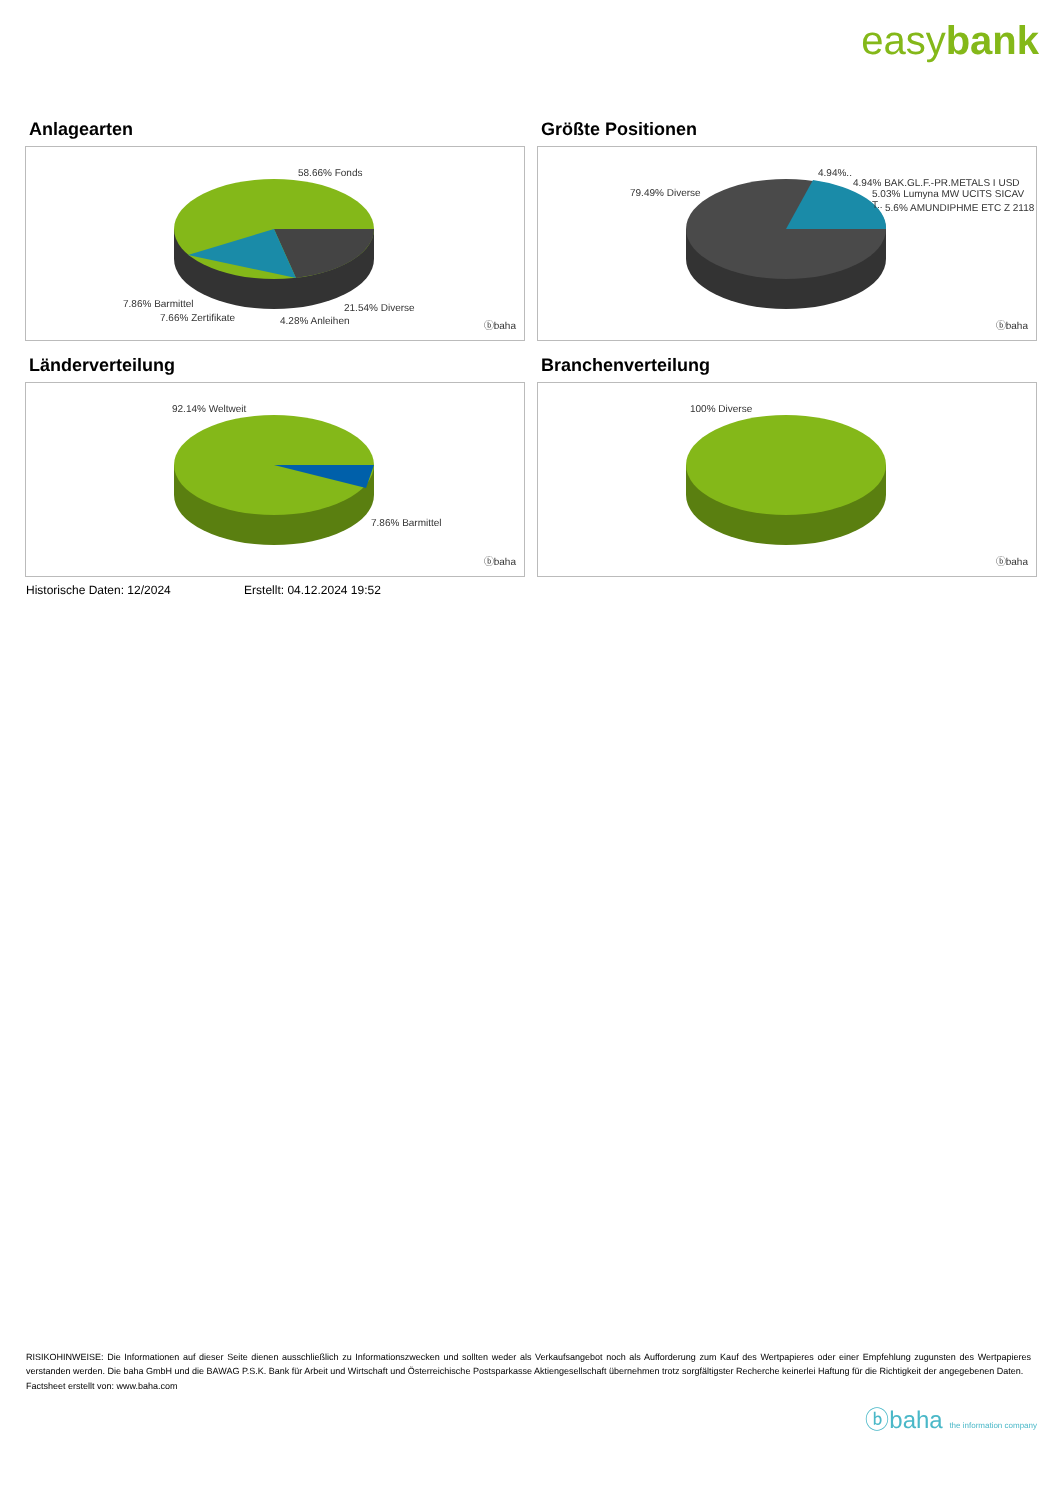easybank
Anlagearten
58.66% Fonds
7.86% Barmittel
7.66% Zertifikate
21.54% Diverse
4.28% Anleihen ⓑbaha
Größte Positionen
79.49% Diverse
4.94%..
4.94% BAK.GL.F.-PR.METALS I USD
5.03% Lumyna MW UCITS SICAV T..
5.6% AMUNDIPHME ETC Z 2118
ⓑbaha
Länderverteilung
92.14% Weltweit
7.86% Barmittel
ⓑbaha
Branchenverteilung
100% Diverse
ⓑbaha
Historische Daten: 12/2024 Erstellt: 04.12.2024 19:52
RISIKOHINWEISE: Die Informationen auf dieser Seite dienen ausschließlich zu Informationszwecken und sollten weder als Verkaufsangebot noch als Aufforderung zum Kauf des Wertpapieres oder einer Empfehlung zugunsten des Wertpapieres verstanden werden. Die baha GmbH und die BAWAG P.S.K. Bank für Arbeit und Wirtschaft und Österreichische Postsparkasse Aktiengesellschaft übernehmen trotz sorgfältigster Recherche keinerlei Haftung für die Richtigkeit der angegebenen Daten.
Factsheet erstellt von: www.baha.com
ⓑbaha the information company